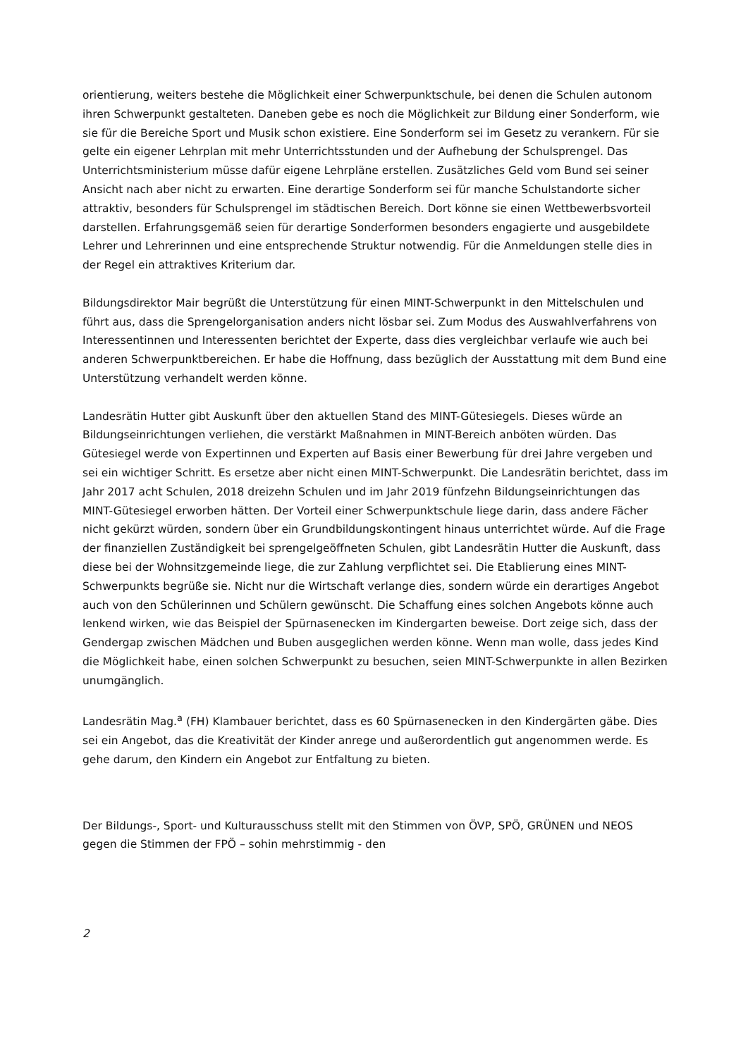orientierung, weiters bestehe die Möglichkeit einer Schwerpunktschule, bei denen die Schulen autonom ihren Schwerpunkt gestalteten. Daneben gebe es noch die Möglichkeit zur Bildung einer Sonderform, wie sie für die Bereiche Sport und Musik schon existiere. Eine Sonderform sei im Gesetz zu verankern. Für sie gelte ein eigener Lehrplan mit mehr Unterrichtsstunden und der Aufhebung der Schulsprengel. Das Unterrichtsministerium müsse dafür eigene Lehrpläne erstellen. Zusätzliches Geld vom Bund sei seiner Ansicht nach aber nicht zu erwarten. Eine derartige Sonderform sei für manche Schulstandorte sicher attraktiv, besonders für Schulsprengel im städtischen Bereich. Dort könne sie einen Wettbewerbsvorteil darstellen. Erfahrungsgemäß seien für derartige Sonderformen besonders engagierte und ausgebildete Lehrer und Lehrerinnen und eine entsprechende Struktur notwendig. Für die Anmeldungen stelle dies in der Regel ein attraktives Kriterium dar.
Bildungsdirektor Mair begrüßt die Unterstützung für einen MINT-Schwerpunkt in den Mittelschulen und führt aus, dass die Sprengelorganisation anders nicht lösbar sei. Zum Modus des Auswahlverfahrens von Interessentinnen und Interessenten berichtet der Experte, dass dies vergleichbar verlaufe wie auch bei anderen Schwerpunktbereichen. Er habe die Hoffnung, dass bezüglich der Ausstattung mit dem Bund eine Unterstützung verhandelt werden könne.
Landesrätin Hutter gibt Auskunft über den aktuellen Stand des MINT-Gütesiegels. Dieses würde an Bildungseinrichtungen verliehen, die verstärkt Maßnahmen in MINT-Bereich anböten würden. Das Gütesiegel werde von Expertinnen und Experten auf Basis einer Bewerbung für drei Jahre vergeben und sei ein wichtiger Schritt. Es ersetze aber nicht einen MINT-Schwerpunkt. Die Landesrätin berichtet, dass im Jahr 2017 acht Schulen, 2018 dreizehn Schulen und im Jahr 2019 fünfzehn Bildungseinrichtungen das MINT-Gütesiegel erworben hätten. Der Vorteil einer Schwerpunktschule liege darin, dass andere Fächer nicht gekürzt würden, sondern über ein Grundbildungskontingent hinaus unterrichtet würde. Auf die Frage der finanziellen Zuständigkeit bei sprengelgeöffneten Schulen, gibt Landesrätin Hutter die Auskunft, dass diese bei der Wohnsitzgemeinde liege, die zur Zahlung verpflichtet sei. Die Etablierung eines MINT-Schwerpunkts begrüße sie. Nicht nur die Wirtschaft verlange dies, sondern würde ein derartiges Angebot auch von den Schülerinnen und Schülern gewünscht. Die Schaffung eines solchen Angebots könne auch lenkend wirken, wie das Beispiel der Spürnasenecken im Kindergarten beweise. Dort zeige sich, dass der Gendergap zwischen Mädchen und Buben ausgeglichen werden könne. Wenn man wolle, dass jedes Kind die Möglichkeit habe, einen solchen Schwerpunkt zu besuchen, seien MINT-Schwerpunkte in allen Bezirken unumgänglich.
Landesrätin Mag.<sup>a</sup> (FH) Klambauer berichtet, dass es 60 Spürnasenecken in den Kindergärten gäbe. Dies sei ein Angebot, das die Kreativität der Kinder anrege und außerordentlich gut angenommen werde. Es gehe darum, den Kindern ein Angebot zur Entfaltung zu bieten.
Der Bildungs-, Sport- und Kulturausschuss stellt mit den Stimmen von ÖVP, SPÖ, GRÜNEN und NEOS gegen die Stimmen der FPÖ – sohin mehrstimmig - den
2